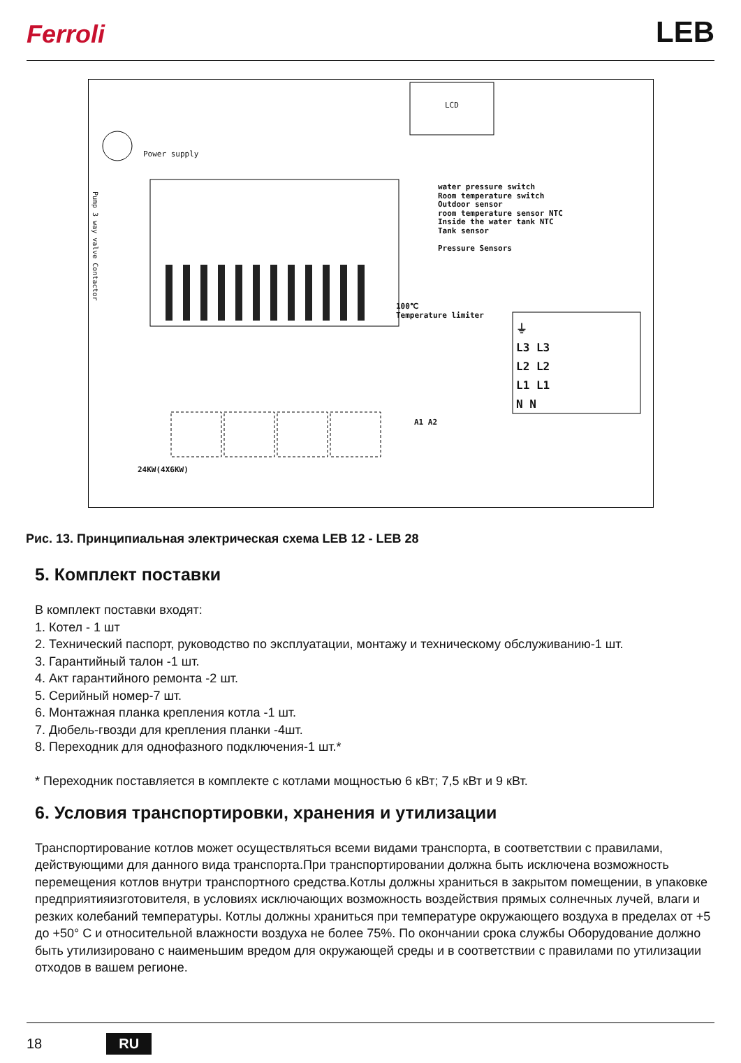Ferroli LEB
LCD
Power supply
water pressure switch
Room temperature switch
Outdoor sensor
room temperature sensor NTC
Inside the water tank NTC
Tank sensor
Pressure Sensors
100℃
Temperature limiter
⏚
L3 L3
L2 L2
L1 L1
N N
A1 A2
24KW(4X6KW)
Pump 3 way valve Contactor
Рис. 13. Принципиальная электрическая схема LEB 12 - LEB 28
5. Комплект поставки
В комплект поставки входят:
1. Котел - 1 шт
2. Технический паспорт, руководство по эксплуатации, монтажу и техническому обслуживанию-1 шт.
3. Гарантийный талон -1 шт.
4. Акт гарантийного ремонта -2 шт.
5. Серийный номер-7 шт.
6. Монтажная планка крепления котла -1 шт.
7. Дюбель-гвозди для крепления планки -4шт.
8. Переходник для однофазного подключения-1 шт.*
* Переходник поставляется в комплекте с котлами мощностью 6 кВт; 7,5 кВт и 9 кВт.
6. Условия транспортировки, хранения и утилизации
Транспортирование котлов может осуществляться всеми видами транспорта, в соответствии с правилами, действующими для данного вида транспорта.При транспортировании должна быть исключена возможность перемещения котлов внутри транспортного средства.Котлы должны храниться в закрытом помещении, в упаковке предприятияизготовителя, в условиях исключающих возможность воздействия прямых солнечных лучей, влаги и резких колебаний температуры. Котлы должны храниться при температуре окружающего воздуха в пределах от +5 до +50° С и относительной влажности воздуха не более 75%. По окончании срока службы Оборудование должно быть утилизировано с наименьшим вредом для окружающей среды и в соответствии с правилами по утилизации отходов в вашем регионе.
18 RU